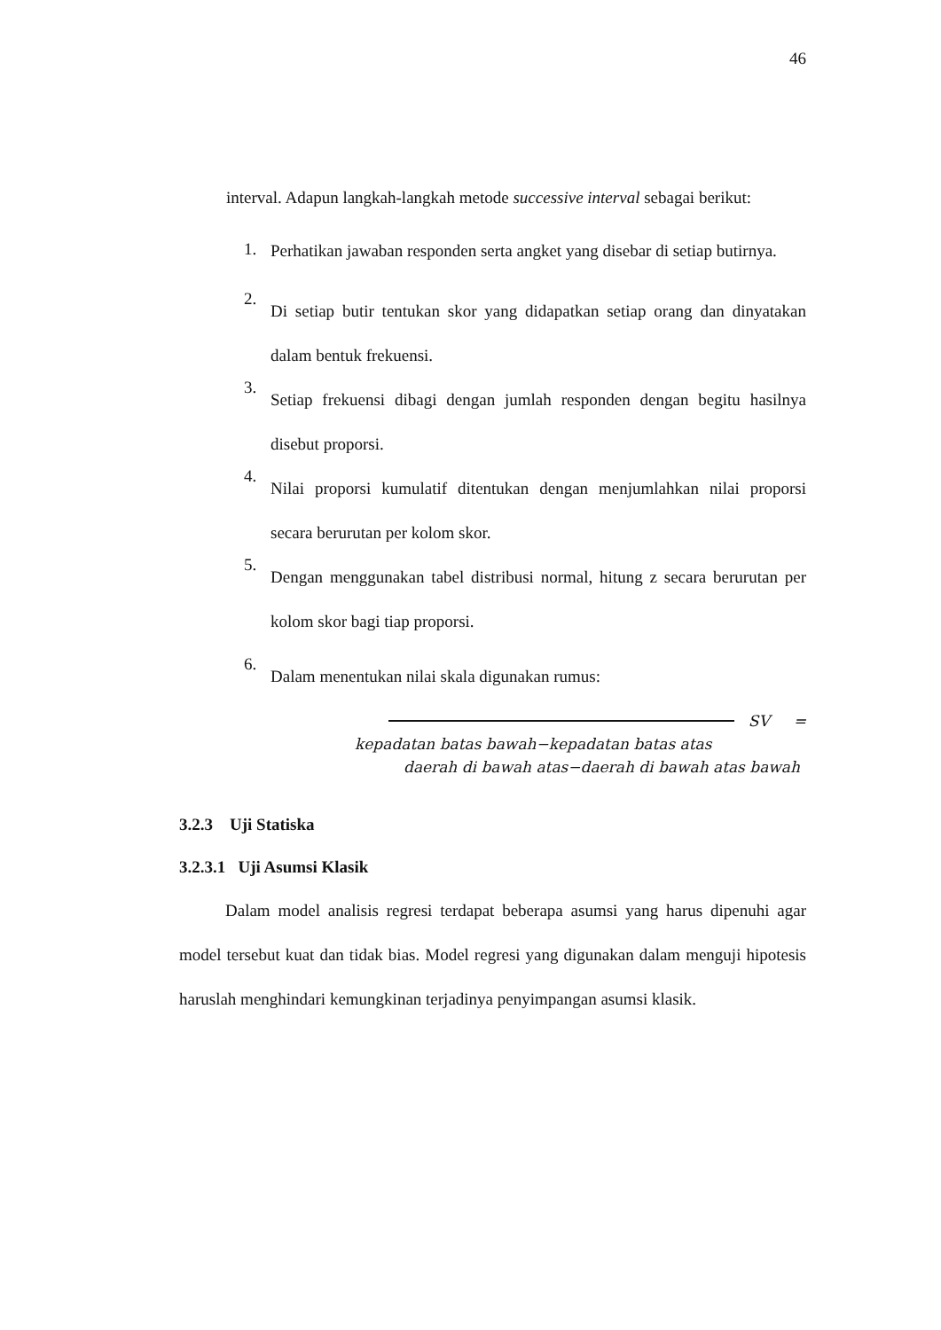46
interval. Adapun langkah-langkah metode successive interval sebagai berikut:
1.
Perhatikan jawaban responden serta angket yang disebar di setiap butirnya.
2.
Di setiap butir tentukan skor yang didapatkan setiap orang dan dinyatakan dalam bentuk frekuensi.
3.
Setiap frekuensi dibagi dengan jumlah responden dengan begitu hasilnya disebut proporsi.
4.
Nilai proporsi kumulatif ditentukan dengan menjumlahkan nilai proporsi secara berurutan per kolom skor.
5.
Dengan menggunakan tabel distribusi normal, hitung z secara berurutan per kolom skor bagi tiap proporsi.
6.
Dalam menentukan nilai skala digunakan rumus:
SV =
kepadatan batas bawah−kepadatan batas atas
daerah di bawah atas−daerah di bawah atas bawah
3.2.3 Uji Statiska
3.2.3.1 Uji Asumsi Klasik
Dalam model analisis regresi terdapat beberapa asumsi yang harus dipenuhi agar model tersebut kuat dan tidak bias. Model regresi yang digunakan dalam menguji hipotesis haruslah menghindari kemungkinan terjadinya penyimpangan asumsi klasik.